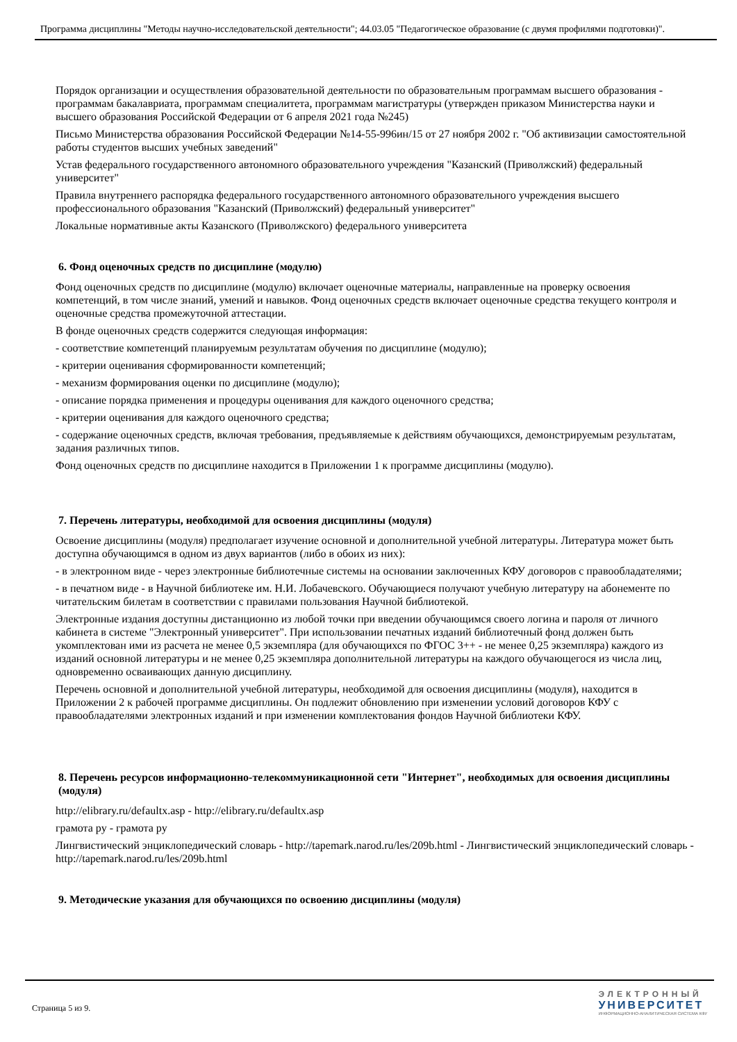Программа дисциплины "Методы научно-исследовательской деятельности"; 44.03.05 "Педагогическое образование (с двумя профилями подготовки)".
Порядок организации и осуществления образовательной деятельности по образовательным программам высшего образования - программам бакалавриата, программам специалитета, программам магистратуры (утвержден приказом Министерства науки и высшего образования Российской Федерации от 6 апреля 2021 года №245)
Письмо Министерства образования Российской Федерации №14-55-996ин/15 от 27 ноября 2002 г. "Об активизации самостоятельной работы студентов высших учебных заведений"
Устав федерального государственного автономного образовательного учреждения "Казанский (Приволжский) федеральный университет"
Правила внутреннего распорядка федерального государственного автономного образовательного учреждения высшего профессионального образования "Казанский (Приволжский) федеральный университет"
Локальные нормативные акты Казанского (Приволжского) федерального университета
6. Фонд оценочных средств по дисциплине (модулю)
Фонд оценочных средств по дисциплине (модулю) включает оценочные материалы, направленные на проверку освоения компетенций, в том числе знаний, умений и навыков. Фонд оценочных средств включает оценочные средства текущего контроля и оценочные средства промежуточной аттестации.
В фонде оценочных средств содержится следующая информация:
- соответствие компетенций планируемым результатам обучения по дисциплине (модулю);
- критерии оценивания сформированности компетенций;
- механизм формирования оценки по дисциплине (модулю);
- описание порядка применения и процедуры оценивания для каждого оценочного средства;
- критерии оценивания для каждого оценочного средства;
- содержание оценочных средств, включая требования, предъявляемые к действиям обучающихся, демонстрируемым результатам, задания различных типов.
Фонд оценочных средств по дисциплине находится в Приложении 1 к программе дисциплины (модулю).
7. Перечень литературы, необходимой для освоения дисциплины (модуля)
Освоение дисциплины (модуля) предполагает изучение основной и дополнительной учебной литературы. Литература может быть доступна обучающимся в одном из двух вариантов (либо в обоих из них):
- в электронном виде - через электронные библиотечные системы на основании заключенных КФУ договоров с правообладателями;
- в печатном виде - в Научной библиотеке им. Н.И. Лобачевского. Обучающиеся получают учебную литературу на абонементе по читательским билетам в соответствии с правилами пользования Научной библиотекой.
Электронные издания доступны дистанционно из любой точки при введении обучающимся своего логина и пароля от личного кабинета в системе "Электронный университет". При использовании печатных изданий библиотечный фонд должен быть укомплектован ими из расчета не менее 0,5 экземпляра (для обучающихся по ФГОС 3++ - не менее 0,25 экземпляра) каждого из изданий основной литературы и не менее 0,25 экземпляра дополнительной литературы на каждого обучающегося из числа лиц, одновременно осваивающих данную дисциплину.
Перечень основной и дополнительной учебной литературы, необходимой для освоения дисциплины (модуля), находится в Приложении 2 к рабочей программе дисциплины. Он подлежит обновлению при изменении условий договоров КФУ с правообладателями электронных изданий и при изменении комплектования фондов Научной библиотеки КФУ.
8. Перечень ресурсов информационно-телекоммуникационной сети "Интернет", необходимых для освоения дисциплины (модуля)
http://elibrary.ru/defaultx.asp - http://elibrary.ru/defaultx.asp
грамота ру - грамота ру
Лингвистический энциклопедический словарь - http://tapemark.narod.ru/les/209b.html - Лингвистический энциклопедический словарь - http://tapemark.narod.ru/les/209b.html
9. Методические указания для обучающихся по освоению дисциплины (модуля)
Страница 5 из 9.
ЭЛЕКТРОННЫЙ
УНИВЕРСИТЕТ
ИНФОРМАЦИОННО-АНАЛИТИЧЕСКАЯ СИСТЕМА КФУ